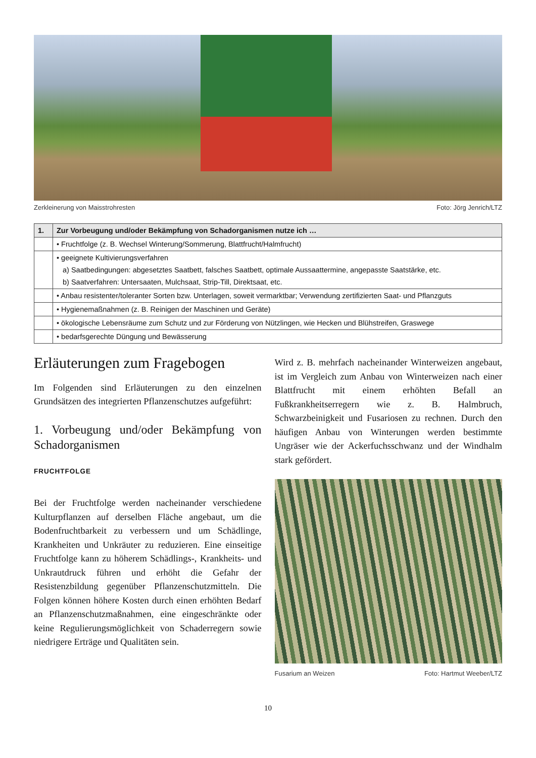Zerkleinerung von Maisstrohresten Foto: Jörg Jenrich/LTZ
| 1. | Zur Vorbeugung und/oder Bekämpfung von Schadorganismen nutze ich … |
| --- | --- |
| | • Fruchtfolge (z. B. Wechsel Winterung/Sommerung, Blattfrucht/Halmfrucht) |
| | • geeignete Kultivierungsverfahren a) Saatbedingungen: abgesetztes Saatbett, falsches Saatbett, optimale Aussaattermine, angepasste Saatstärke, etc. b) Saatverfahren: Untersaaten, Mulchsaat, Strip-Till, Direktsaat, etc. |
| | • Anbau resistenter/toleranter Sorten bzw. Unterlagen, soweit vermarktbar; Verwendung zertifizierten Saat- und Pflanzguts |
| | • Hygienemaßnahmen (z. B. Reinigen der Maschinen und Geräte) |
| | • ökologische Lebensräume zum Schutz und zur Förderung von Nützlingen, wie Hecken und Blühstreifen, Graswege |
| | • bedarfsgerechte Düngung und Bewässerung |
Erläuterungen zum Fragebogen
Im Folgenden sind Erläuterungen zu den einzelnen Grundsätzen des integrierten Pflanzenschutzes aufgeführt:
1. Vorbeugung und/oder Bekämpfung von Schadorganismen
FRUCHTFOLGE
Bei der Fruchtfolge werden nacheinander verschiedene Kulturpflanzen auf derselben Fläche angebaut, um die Bodenfruchtbarkeit zu verbessern und um Schädlinge, Krankheiten und Unkräuter zu reduzieren. Eine einseitige Fruchtfolge kann zu höherem Schädlings-, Krankheits- und Unkrautdruck führen und erhöht die Gefahr der Resistenzbildung gegenüber Pflanzenschutzmitteln. Die Folgen können höhere Kosten durch einen erhöhten Bedarf an Pflanzenschutzmaßnahmen, eine eingeschränkte oder keine Regulierungsmöglichkeit von Schaderregern sowie niedrigere Erträge und Qualitäten sein.
Wird z. B. mehrfach nacheinander Winterweizen angebaut, ist im Vergleich zum Anbau von Winterweizen nach einer Blattfrucht mit einem erhöhten Befall an Fußkrankheitserregern wie z. B. Halmbruch, Schwarzbeinigkeit und Fusariosen zu rechnen. Durch den häufigen Anbau von Winterungen werden bestimmte Ungräser wie der Ackerfuchsschwanz und der Windhalm stark gefördert.
Fusarium an Weizen Foto: Hartmut Weeber/LTZ
10